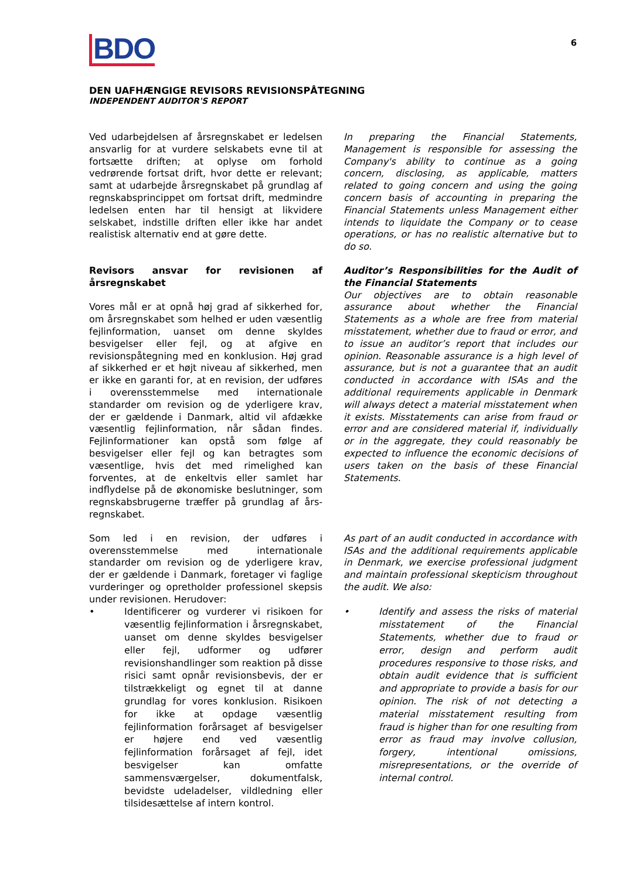BDO
6
DEN UAFHÆNGIGE REVISORS REVISIONSPÅTEGNING
INDEPENDENT AUDITOR'S REPORT
Ved udarbejdelsen af årsregnskabet er ledelsen ansvarlig for at vurdere selskabets evne til at fortsætte driften; at oplyse om forhold vedrørende fortsat drift, hvor dette er relevant; samt at udarbejde årsregnskabet på grundlag af regnskabsprincippet om fortsat drift, medmindre ledelsen enten har til hensigt at likvidere selskabet, indstille driften eller ikke har andet realistisk alternativ end at gøre dette.
In preparing the Financial Statements, Management is responsible for assessing the Company's ability to continue as a going concern, disclosing, as applicable, matters related to going concern and using the going concern basis of accounting in preparing the Financial Statements unless Management either intends to liquidate the Company or to cease operations, or has no realistic alternative but to do so.
Revisors ansvar for revisionen af årsregnskabet
Vores mål er at opnå høj grad af sikkerhed for, om årsregnskabet som helhed er uden væsentlig fejlinformation, uanset om denne skyldes besvigelser eller fejl, og at afgive en revisionspåtegning med en konklusion. Høj grad af sikkerhed er et højt niveau af sikkerhed, men er ikke en garanti for, at en revision, der udføres i overensstemmelse med internationale standarder om revision og de yderligere krav, der er gældende i Danmark, altid vil afdække væsentlig fejlinformation, når sådan findes. Fejlinformationer kan opstå som følge af besvigelser eller fejl og kan betragtes som væsentlige, hvis det med rimelighed kan forventes, at de enkeltvis eller samlet har indflydelse på de økonomiske beslutninger, som regnskabsbrugerne træffer på grundlag af års-regnskabet.
Auditor’s Responsibilities for the Audit of the Financial Statements
Our objectives are to obtain reasonable assurance about whether the Financial Statements as a whole are free from material misstatement, whether due to fraud or error, and to issue an auditor’s report that includes our opinion. Reasonable assurance is a high level of assurance, but is not a guarantee that an audit conducted in accordance with ISAs and the additional requirements applicable in Denmark will always detect a material misstatement when it exists. Misstatements can arise from fraud or error and are considered material if, individually or in the aggregate, they could reasonably be expected to influence the economic decisions of users taken on the basis of these Financial Statements.
Som led i en revision, der udføres i overensstemmelse med internationale standarder om revision og de yderligere krav, der er gældende i Danmark, foretager vi faglige vurderinger og opretholder professionel skepsis under revisionen. Herudover:
• Identificerer og vurderer vi risikoen for væsentlig fejlinformation i årsregnskabet, uanset om denne skyldes besvigelser eller fejl, udformer og udfører revisionshandlinger som reaktion på disse risici samt opnår revisionsbevis, der er tilstrækkeligt og egnet til at danne grundlag for vores konklusion. Risikoen for ikke at opdage væsentlig fejlinformation forårsaget af besvigelser er højere end ved væsentlig fejlinformation forårsaget af fejl, idet besvigelser kan omfatte sammensværgelser, dokumentfalsk, bevidste udeladelser, vildledning eller tilsidesættelse af intern kontrol.
As part of an audit conducted in accordance with ISAs and the additional requirements applicable in Denmark, we exercise professional judgment and maintain professional skepticism throughout the audit. We also:
• Identify and assess the risks of material misstatement of the Financial Statements, whether due to fraud or error, design and perform audit procedures responsive to those risks, and obtain audit evidence that is sufficient and appropriate to provide a basis for our opinion. The risk of not detecting a material misstatement resulting from fraud is higher than for one resulting from error as fraud may involve collusion, forgery, intentional omissions, misrepresentations, or the override of internal control.